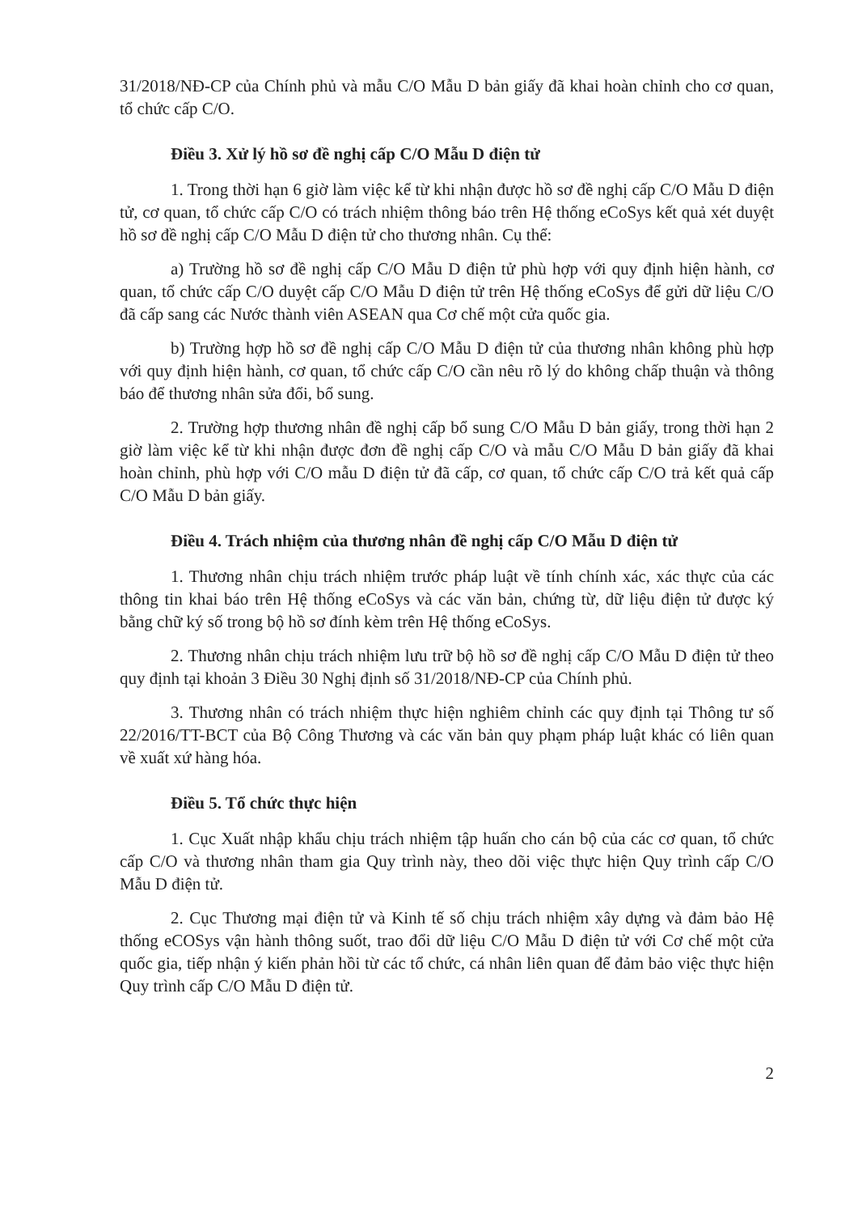31/2018/NĐ-CP của Chính phủ và mẫu C/O Mẫu D bản giấy đã khai hoàn chỉnh cho cơ quan, tổ chức cấp C/O.
Điều 3. Xử lý hồ sơ đề nghị cấp C/O Mẫu D điện tử
1. Trong thời hạn 6 giờ làm việc kể từ khi nhận được hồ sơ đề nghị cấp C/O Mẫu D điện tử, cơ quan, tổ chức cấp C/O có trách nhiệm thông báo trên Hệ thống eCoSys kết quả xét duyệt hồ sơ đề nghị cấp C/O Mẫu D điện tử cho thương nhân. Cụ thể:
a) Trường hồ sơ đề nghị cấp C/O Mẫu D điện tử phù hợp với quy định hiện hành, cơ quan, tổ chức cấp C/O duyệt cấp C/O Mẫu D điện tử trên Hệ thống eCoSys để gửi dữ liệu C/O đã cấp sang các Nước thành viên ASEAN qua Cơ chế một cửa quốc gia.
b) Trường hợp hồ sơ đề nghị cấp C/O Mẫu D điện tử của thương nhân không phù hợp với quy định hiện hành, cơ quan, tổ chức cấp C/O cần nêu rõ lý do không chấp thuận và thông báo để thương nhân sửa đổi, bổ sung.
2. Trường hợp thương nhân đề nghị cấp bổ sung C/O Mẫu D bản giấy, trong thời hạn 2 giờ làm việc kể từ khi nhận được đơn đề nghị cấp C/O và mẫu C/O Mẫu D bản giấy đã khai hoàn chỉnh, phù hợp với C/O mẫu D điện tử đã cấp, cơ quan, tổ chức cấp C/O trả kết quả cấp C/O Mẫu D bản giấy.
Điều 4. Trách nhiệm của thương nhân đề nghị cấp C/O Mẫu D điện tử
1. Thương nhân chịu trách nhiệm trước pháp luật về tính chính xác, xác thực của các thông tin khai báo trên Hệ thống eCoSys và các văn bản, chứng từ, dữ liệu điện tử được ký bằng chữ ký số trong bộ hồ sơ đính kèm trên Hệ thống eCoSys.
2. Thương nhân chịu trách nhiệm lưu trữ bộ hồ sơ đề nghị cấp C/O Mẫu D điện tử theo quy định tại khoản 3 Điều 30 Nghị định số 31/2018/NĐ-CP của Chính phủ.
3. Thương nhân có trách nhiệm thực hiện nghiêm chỉnh các quy định tại Thông tư số 22/2016/TT-BCT của Bộ Công Thương và các văn bản quy phạm pháp luật khác có liên quan về xuất xứ hàng hóa.
Điều 5. Tổ chức thực hiện
1. Cục Xuất nhập khẩu chịu trách nhiệm tập huấn cho cán bộ của các cơ quan, tổ chức cấp C/O và thương nhân tham gia Quy trình này, theo dõi việc thực hiện Quy trình cấp C/O Mẫu D điện tử.
2. Cục Thương mại điện tử và Kinh tế số chịu trách nhiệm xây dựng và đảm bảo Hệ thống eCOSys vận hành thông suốt, trao đổi dữ liệu C/O Mẫu D điện tử với Cơ chế một cửa quốc gia, tiếp nhận ý kiến phản hồi từ các tổ chức, cá nhân liên quan để đảm bảo việc thực hiện Quy trình cấp C/O Mẫu D điện tử.
2